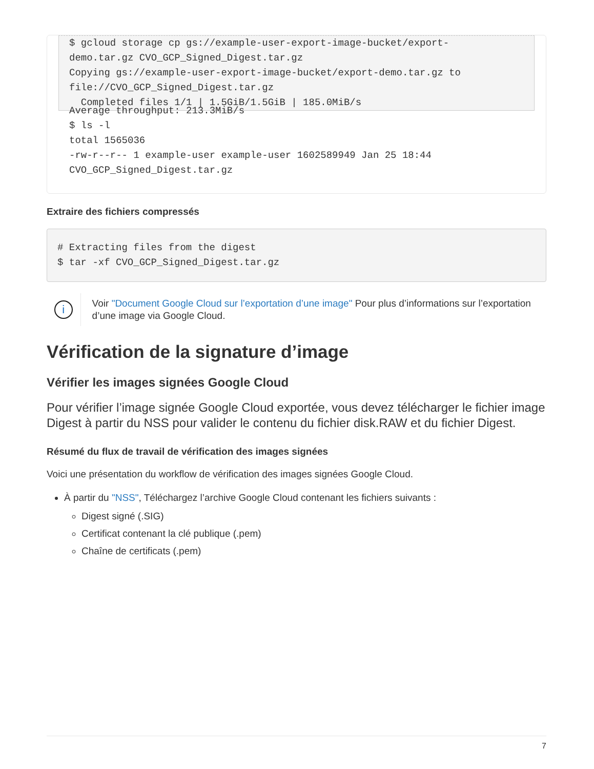$ gcloud storage cp gs://example-user-export-image-bucket/export-
demo.tar.gz CVO_GCP_Signed_Digest.tar.gz
Copying gs://example-user-export-image-bucket/export-demo.tar.gz to
file://CVO_GCP_Signed_Digest.tar.gz
  Completed files 1/1 | 1.5GiB/1.5GiB | 185.0MiB/s
Average throughput: 213.3MiB/s
$ ls -l
total 1565036
-rw-r--r-- 1 example-user example-user 1602589949 Jan 25 18:44
CVO_GCP_Signed_Digest.tar.gz
Extraire des fichiers compressés
# Extracting files from the digest
$ tar -xf CVO_GCP_Signed_Digest.tar.gz
i
Voir "Document Google Cloud sur l’exportation d’une image" Pour plus d’informations sur l’exportation d’une image via Google Cloud.
Vérification de la signature d’image
Vérifier les images signées Google Cloud
Pour vérifier l’image signée Google Cloud exportée, vous devez télécharger le fichier image Digest à partir du NSS pour valider le contenu du fichier disk.RAW et du fichier Digest.
Résumé du flux de travail de vérification des images signées
Voici une présentation du workflow de vérification des images signées Google Cloud.
À partir du "NSS", Téléchargez l’archive Google Cloud contenant les fichiers suivants :
Digest signé (.SIG)
Certificat contenant la clé publique (.pem)
Chaîne de certificats (.pem)
7